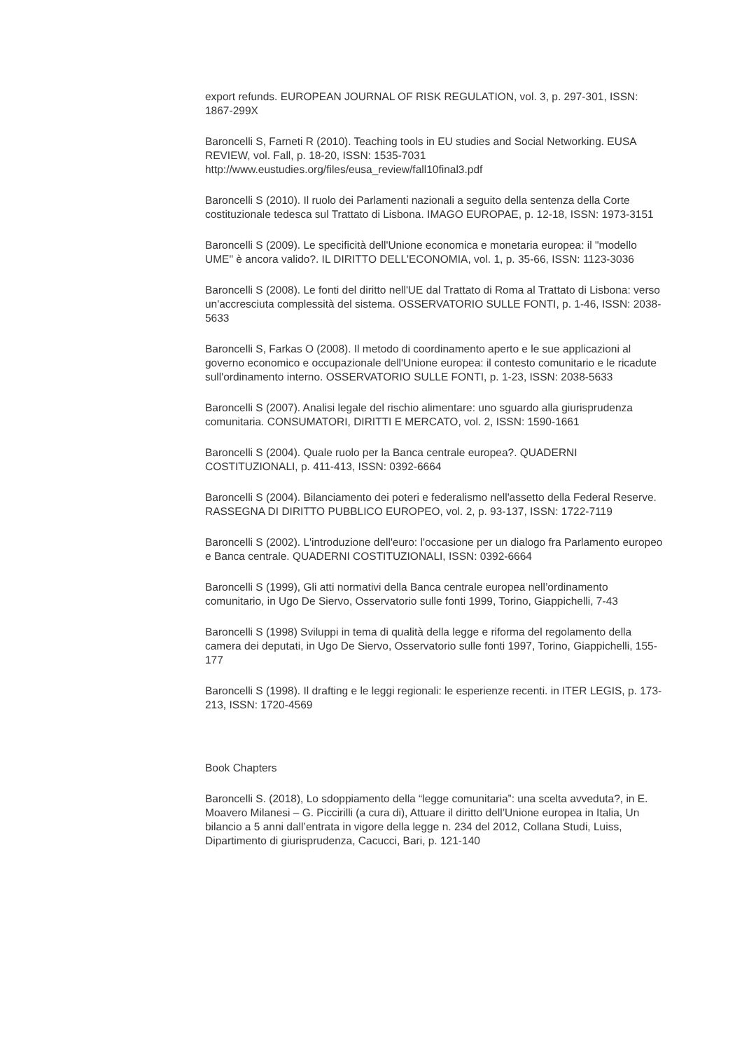export refunds. EUROPEAN JOURNAL OF RISK REGULATION, vol. 3, p. 297-301, ISSN: 1867-299X
Baroncelli S, Farneti R (2010). Teaching tools in EU studies and Social Networking. EUSA REVIEW, vol. Fall, p. 18-20, ISSN: 1535-7031
http://www.eustudies.org/files/eusa_review/fall10final3.pdf
Baroncelli S (2010). Il ruolo dei Parlamenti nazionali a seguito della sentenza della Corte costituzionale tedesca sul Trattato di Lisbona. IMAGO EUROPAE, p. 12-18, ISSN: 1973-3151
Baroncelli S (2009). Le specificità dell'Unione economica e monetaria europea: il "modello UME" è ancora valido?. IL DIRITTO DELL'ECONOMIA, vol. 1, p. 35-66, ISSN: 1123-3036
Baroncelli S (2008). Le fonti del diritto nell'UE dal Trattato di Roma al Trattato di Lisbona: verso un'accresciuta complessità del sistema. OSSERVATORIO SULLE FONTI, p. 1-46, ISSN: 2038-5633
Baroncelli S, Farkas O (2008). Il metodo di coordinamento aperto e le sue applicazioni al governo economico e occupazionale dell'Unione europea: il contesto comunitario e le ricadute sull'ordinamento interno. OSSERVATORIO SULLE FONTI, p. 1-23, ISSN: 2038-5633
Baroncelli S (2007). Analisi legale del rischio alimentare: uno sguardo alla giurisprudenza comunitaria. CONSUMATORI, DIRITTI E MERCATO, vol. 2, ISSN: 1590-1661
Baroncelli S (2004). Quale ruolo per la Banca centrale europea?. QUADERNI COSTITUZIONALI, p. 411-413, ISSN: 0392-6664
Baroncelli S (2004). Bilanciamento dei poteri e federalismo nell'assetto della Federal Reserve. RASSEGNA DI DIRITTO PUBBLICO EUROPEO, vol. 2, p. 93-137, ISSN: 1722-7119
Baroncelli S (2002). L'introduzione dell'euro: l'occasione per un dialogo fra Parlamento europeo e Banca centrale. QUADERNI COSTITUZIONALI, ISSN: 0392-6664
Baroncelli S (1999), Gli atti normativi della Banca centrale europea nell’ordinamento comunitario, in Ugo De Siervo, Osservatorio sulle fonti 1999, Torino, Giappichelli, 7-43
Baroncelli S (1998) Sviluppi in tema di qualità della legge e riforma del regolamento della camera dei deputati, in Ugo De Siervo, Osservatorio sulle fonti 1997, Torino, Giappichelli, 155-177
Baroncelli S (1998). Il drafting e le leggi regionali: le esperienze recenti. in ITER LEGIS, p. 173-213, ISSN: 1720-4569
Book Chapters
Baroncelli S. (2018), Lo sdoppiamento della “legge comunitaria”: una scelta avveduta?, in E. Moavero Milanesi – G. Piccirilli (a cura di), Attuare il diritto dell’Unione europea in Italia, Un bilancio a 5 anni dall’entrata in vigore della legge n. 234 del 2012, Collana Studi, Luiss, Dipartimento di giurisprudenza, Cacucci, Bari, p. 121-140